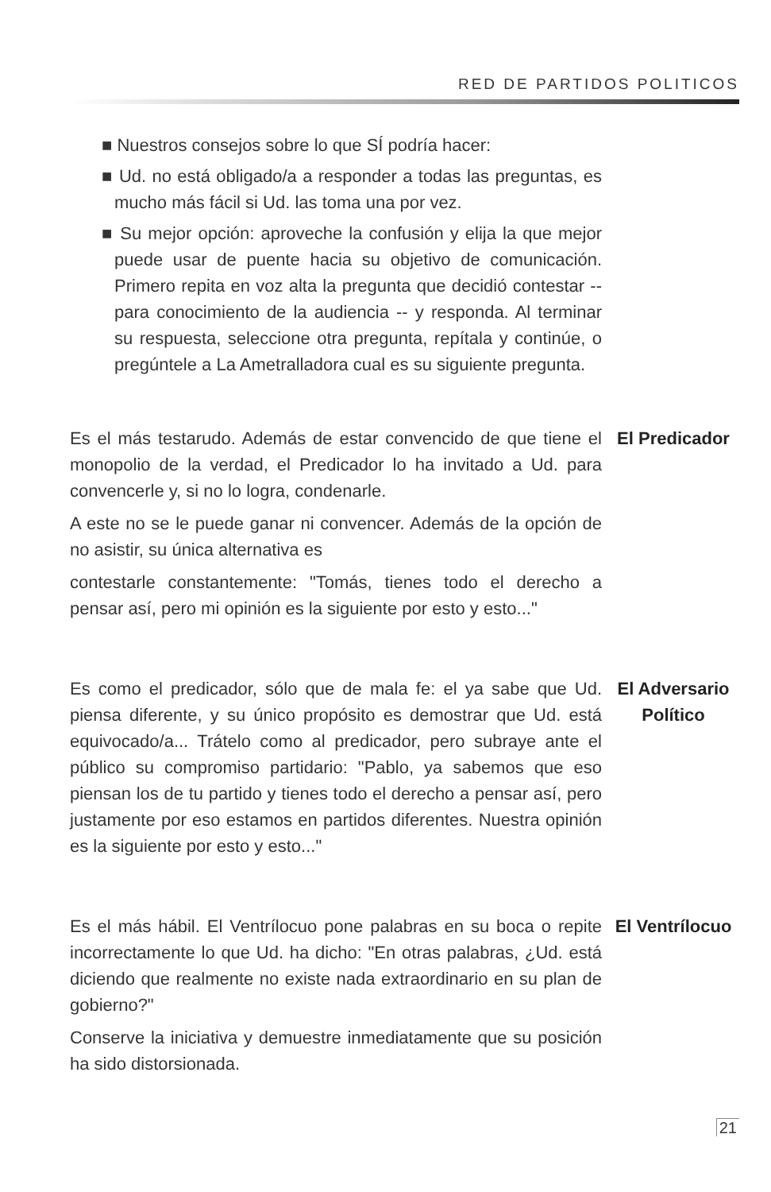RED DE PARTIDOS POLITICOS
■ Nuestros consejos sobre lo que SÍ podría hacer:
■ Ud. no está obligado/a a responder a todas las preguntas, es mucho más fácil si Ud. las toma una por vez.
■ Su mejor opción: aproveche la confusión y elija la que mejor puede usar de puente hacia su objetivo de comunicación. Primero repita en voz alta la pregunta que decidió contestar -- para conocimiento de la audiencia -- y responda. Al terminar su respuesta, seleccione otra pregunta, repítala y continúe, o pregúntele a La Ametralladora cual es su siguiente pregunta.
Es el más testarudo. Además de estar convencido de que tiene el monopolio de la verdad, el Predicador lo ha invitado a Ud. para convencerle y, si no lo logra, condenarle.
A este no se le puede ganar ni convencer. Además de la opción de no asistir, su única alternativa es
contestarle constantemente: "Tomás, tienes todo el derecho a pensar así, pero mi opinión es la siguiente por esto y esto..."
El Predicador
Es como el predicador, sólo que de mala fe: el ya sabe que Ud. piensa diferente, y su único propósito es demostrar que Ud. está equivocado/a... Trátelo como al predicador, pero subraye ante el público su compromiso partidario: "Pablo, ya sabemos que eso piensan los de tu partido y tienes todo el derecho a pensar así, pero justamente por eso estamos en partidos diferentes. Nuestra opinión es la siguiente por esto y esto..."
El Adversario Político
Es el más hábil. El Ventrílocuo pone palabras en su boca o repite incorrectamente lo que Ud. ha dicho: "En otras palabras, ¿Ud. está diciendo que realmente no existe nada extraordinario en su plan de gobierno?"
Conserve la iniciativa y demuestre inmediatamente que su posición ha sido distorsionada.
El Ventrílocuo
21